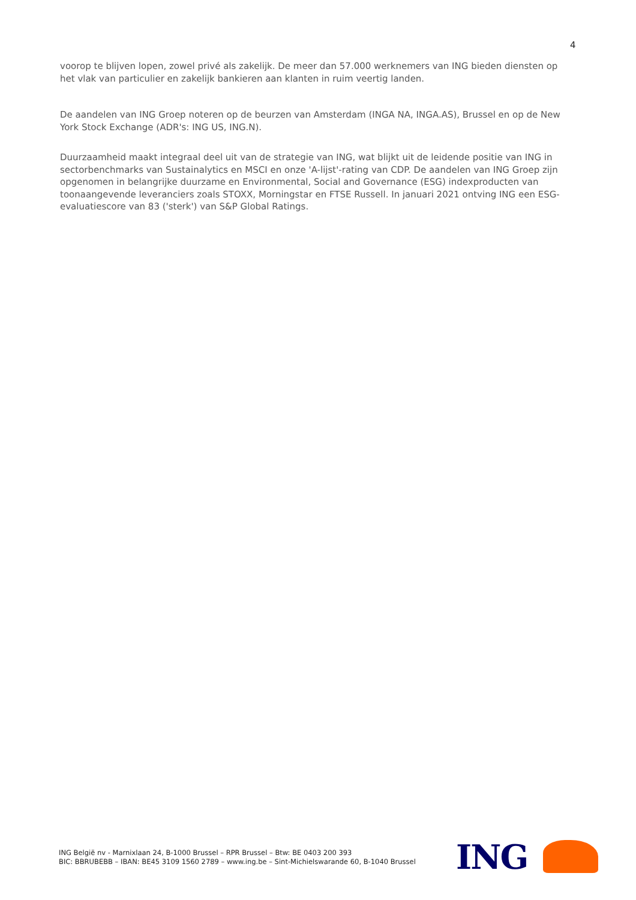4
voorop te blijven lopen, zowel privé als zakelijk. De meer dan 57.000 werknemers van ING bieden diensten op het vlak van particulier en zakelijk bankieren aan klanten in ruim veertig landen.
De aandelen van ING Groep noteren op de beurzen van Amsterdam (INGA NA, INGA.AS), Brussel en op de New York Stock Exchange (ADR's: ING US, ING.N).
Duurzaamheid maakt integraal deel uit van de strategie van ING, wat blijkt uit de leidende positie van ING in sectorbenchmarks van Sustainalytics en MSCI en onze 'A-lijst'-rating van CDP. De aandelen van ING Groep zijn opgenomen in belangrijke duurzame en Environmental, Social and Governance (ESG) indexproducten van toonaangevende leveranciers zoals STOXX, Morningstar en FTSE Russell. In januari 2021 ontving ING een ESG-evaluatiescore van 83 ('sterk') van S&P Global Ratings.
ING België nv - Marnixlaan 24, B-1000 Brussel – RPR Brussel – Btw: BE 0403 200 393
BIC: BBRUBEBB – IBAN: BE45 3109 1560 2789 – www.ing.be – Sint-Michielswarande 60, B-1040 Brussel
ING